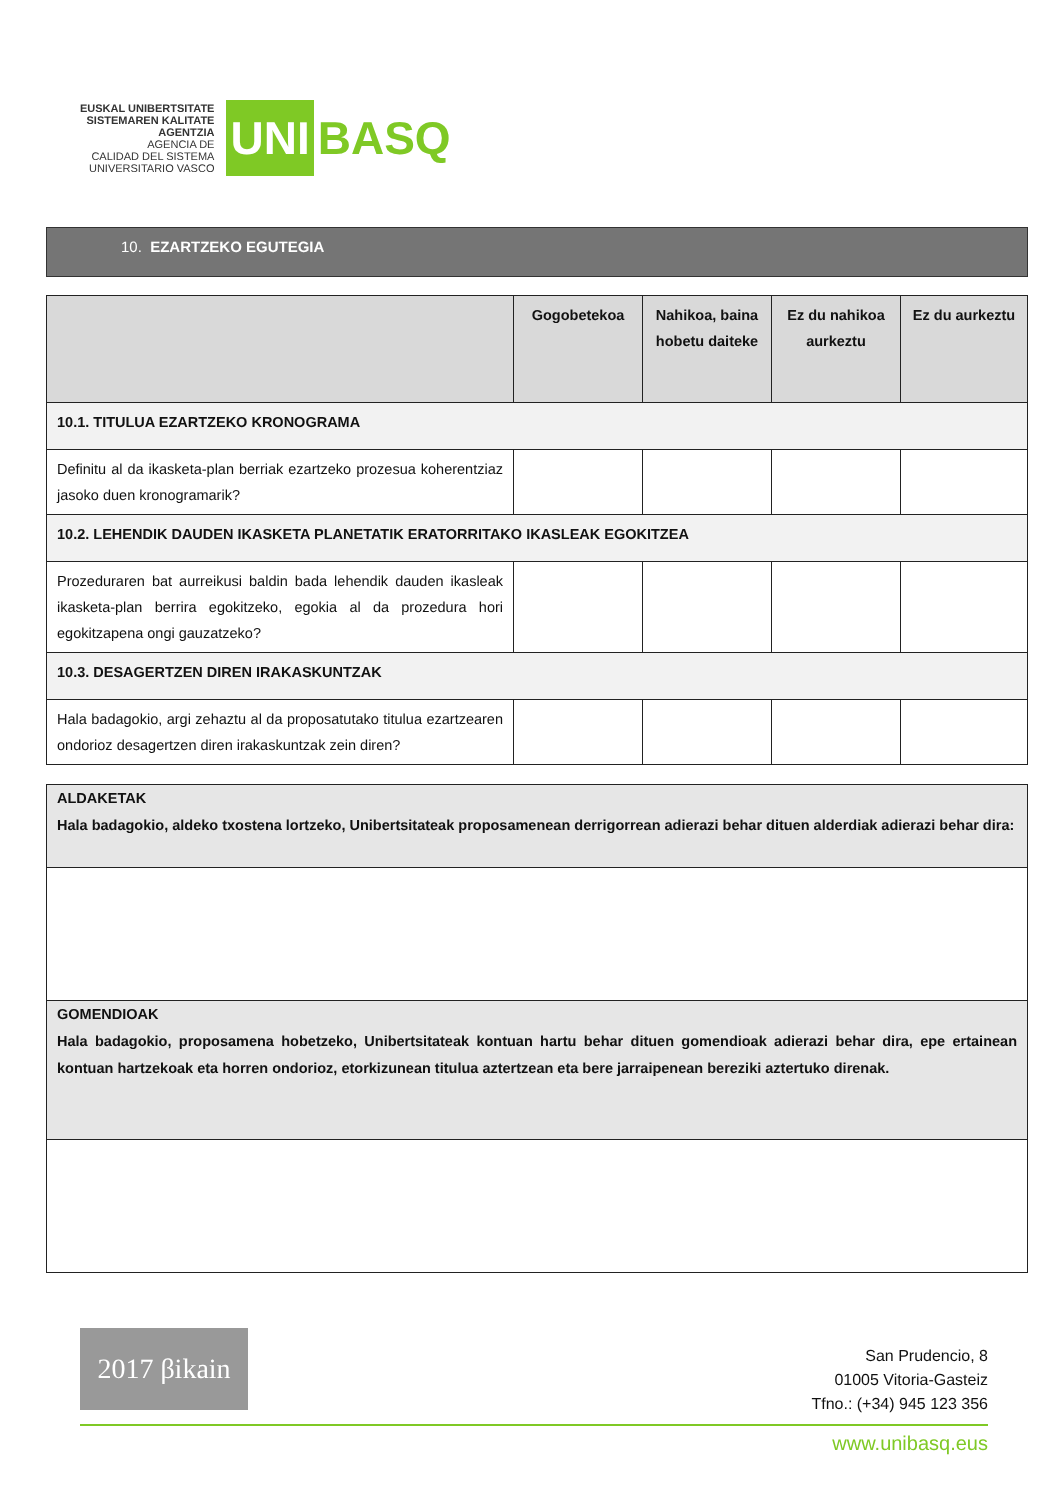EUSKAL UNIBERTSITATE
SISTEMAREN KALITATE
AGENTZIA
AGENCIA DE
CALIDAD DEL SISTEMA
UNIVERSITARIO VASCO
UNI
BASQ
10. EZARTZEKO EGUTEGIA
| | Gogobetekoa | Nahikoa, baina hobetu daiteke | Ez du nahikoa aurkeztu | Ez du aurkeztu |
| --- | --- | --- | --- | --- |
| 10.1. TITULUA EZARTZEKO KRONOGRAMA | | | | |
| Definitu al da ikasketa-plan berriak ezartzeko prozesua koherentziaz jasoko duen kronogramarik? | | | | |
| 10.2. LEHENDIK DAUDEN IKASKETA PLANETATIK ERATORRITAKO IKASLEAK EGOKITZEA | | | | |
| Prozeduraren bat aurreikusi baldin bada lehendik dauden ikasleak ikasketa-plan berrira egokitzeko, egokia al da prozedura hori egokitzapena ongi gauzatzeko? | | | | |
| 10.3. DESAGERTZEN DIREN IRAKASKUNTZAK | | | | |
| Hala badagokio, argi zehaztu al da proposatutako titulua ezartzearen ondorioz desagertzen diren irakaskuntzak zein diren? | | | | |
| ALDAKETAK Hala badagokio, aldeko txostena lortzeko, Unibertsitateak proposamenean derrigorrean adierazi behar dituen alderdiak adierazi behar dira: |
| GOMENDIOAK Hala badagokio, proposamena hobetzeko, Unibertsitateak kontuan hartu behar dituen gomendioak adierazi behar dira, epe ertainean kontuan hartzekoak eta horren ondorioz, etorkizunean titulua aztertzean eta bere jarraipenean bereziki aztertuko direnak. |
2017 βikain
San Prudencio, 8
01005 Vitoria-Gasteiz
Tfno.: (+34) 945 123 356
www.unibasq.eus